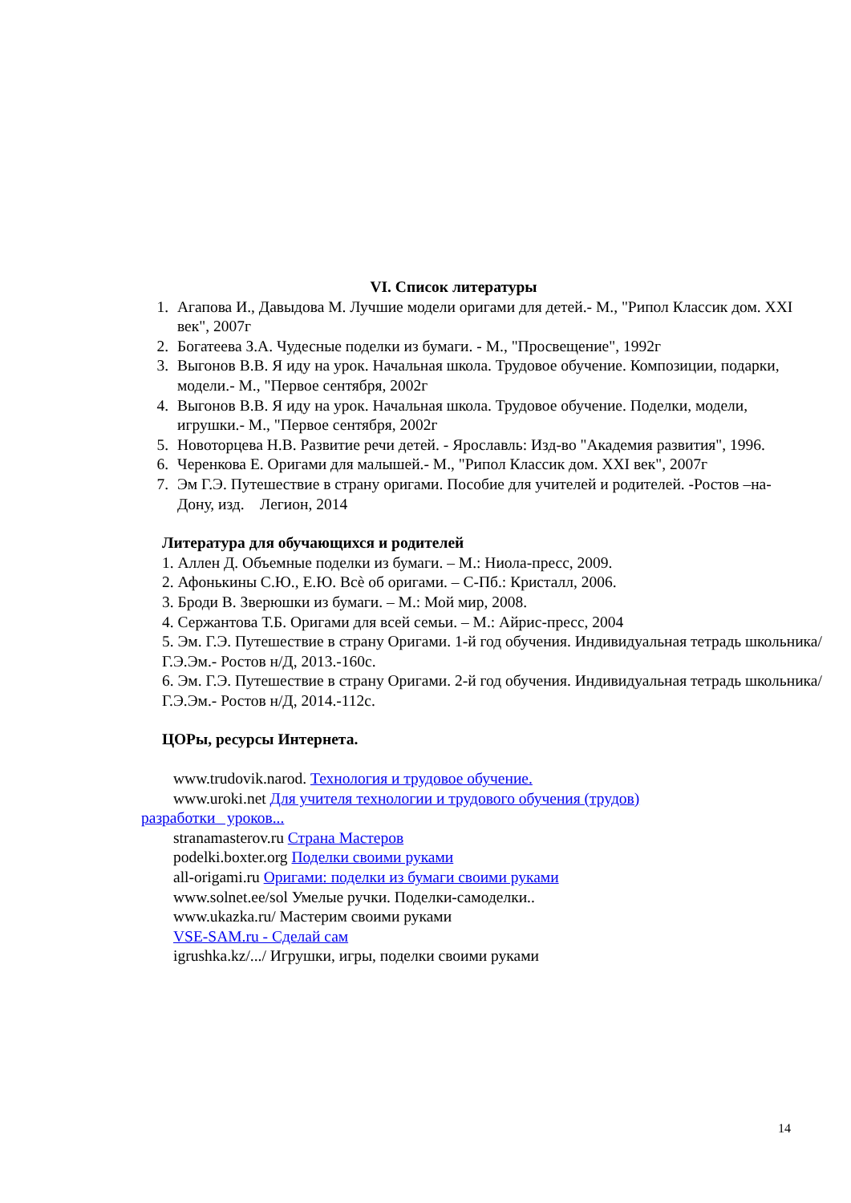VI. Список литературы
1. Агапова И., Давыдова М. Лучшие модели оригами для детей.- М., "Рипол Классик дом. XXI век", 2007г
2. Богатеева З.А. Чудесные поделки из бумаги. - М., "Просвещение", 1992г
3. Выгонов В.В. Я иду на урок. Начальная школа. Трудовое обучение. Композиции, подарки, модели.- М., "Первое сентября, 2002г
4. Выгонов В.В. Я иду на урок. Начальная школа. Трудовое обучение. Поделки, модели, игрушки.- М., "Первое сентября, 2002г
5. Новоторцева Н.В. Развитие речи детей. - Ярославль: Изд-во "Академия развития", 1996.
6. Черенкова Е. Оригами для малышей.- М., "Рипол Классик дом. XXI век", 2007г
7. Эм Г.Э. Путешествие в страну оригами. Пособие для учителей и родителей. -Ростов –на- Дону, изд. Легион, 2014
Литература для обучающихся и родителей
1. Аллен Д. Объемные поделки из бумаги. – М.: Ниола-пресс, 2009.
2. Афонькины С.Ю., Е.Ю. Всѐ об оригами. – С-Пб.: Кристалл, 2006.
3. Броди В. Зверюшки из бумаги. – М.: Мой мир, 2008.
4. Сержантова Т.Б. Оригами для всей семьи. – М.: Айрис-пресс, 2004
5. Эм. Г.Э. Путешествие в страну Оригами. 1-й год обучения. Индивидуальная тетрадь школьника/Г.Э.Эм.- Ростов н/Д, 2013.-160с.
6. Эм. Г.Э. Путешествие в страну Оригами. 2-й год обучения. Индивидуальная тетрадь школьника/Г.Э.Эм.- Ростов н/Д, 2014.-112с.
ЦОРы, ресурсы Интернета.
www.trudovik.narod. Технология и трудовое обучение.
www.uroki.net Для учителя технологии и трудового обучения (трудов) разработки уроков...
stranamasterov.ru Страна Мастеров
podelki.boxter.org Поделки своими руками
all-origami.ru Оригами: поделки из бумаги своими руками
www.solnet.ee/sol Умелые ручки. Поделки-самоделки..
www.ukazka.ru/ Мастерим своими руками
VSE-SAM.ru - Сделай сам
igrushka.kz/.../ Игрушки, игры, поделки своими руками
14